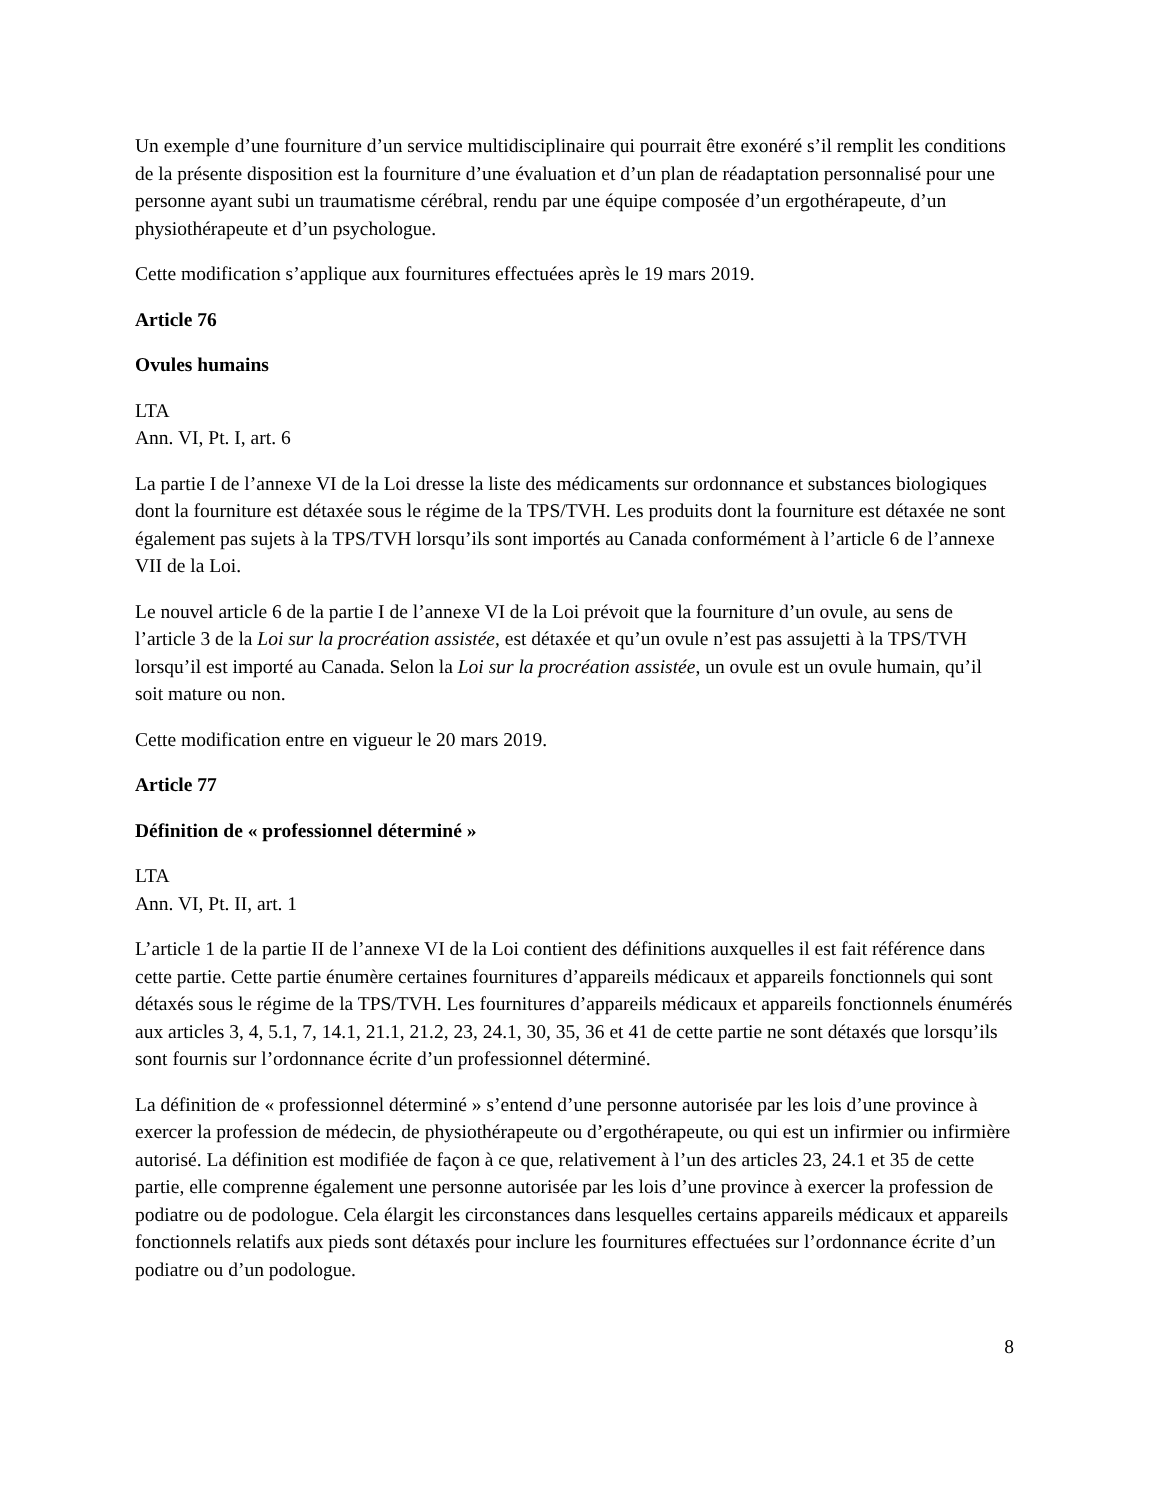Un exemple d’une fourniture d’un service multidisciplinaire qui pourrait être exonéré s’il remplit les conditions de la présente disposition est la fourniture d’une évaluation et d’un plan de réadaptation personnalisé pour une personne ayant subi un traumatisme cérébral, rendu par une équipe composée d’un ergothérapeute, d’un physiothérapeute et d’un psychologue.
Cette modification s’applique aux fournitures effectuées après le 19 mars 2019.
Article 76
Ovules humains
LTA
Ann. VI, Pt. I, art. 6
La partie I de l’annexe VI de la Loi dresse la liste des médicaments sur ordonnance et substances biologiques dont la fourniture est détaxée sous le régime de la TPS/TVH. Les produits dont la fourniture est détaxée ne sont également pas sujets à la TPS/TVH lorsqu’ils sont importés au Canada conformément à l’article 6 de l’annexe VII de la Loi.
Le nouvel article 6 de la partie I de l’annexe VI de la Loi prévoit que la fourniture d’un ovule, au sens de l’article 3 de la Loi sur la procréation assistée, est détaxée et qu’un ovule n’est pas assujetti à la TPS/TVH lorsqu’il est importé au Canada. Selon la Loi sur la procréation assistée, un ovule est un ovule humain, qu’il soit mature ou non.
Cette modification entre en vigueur le 20 mars 2019.
Article 77
Définition de « professionnel déterminé »
LTA
Ann. VI, Pt. II, art. 1
L’article 1 de la partie II de l’annexe VI de la Loi contient des définitions auxquelles il est fait référence dans cette partie. Cette partie énumère certaines fournitures d’appareils médicaux et appareils fonctionnels qui sont détaxés sous le régime de la TPS/TVH. Les fournitures d’appareils médicaux et appareils fonctionnels énumérés aux articles 3, 4, 5.1, 7, 14.1, 21.1, 21.2, 23, 24.1, 30, 35, 36 et 41 de cette partie ne sont détaxés que lorsqu’ils sont fournis sur l’ordonnance écrite d’un professionnel déterminé.
La définition de « professionnel déterminé » s’entend d’une personne autorisée par les lois d’une province à exercer la profession de médecin, de physiothérapeute ou d’ergothérapeute, ou qui est un infirmier ou infirmière autorisé. La définition est modifiée de façon à ce que, relativement à l’un des articles 23, 24.1 et 35 de cette partie, elle comprenne également une personne autorisée par les lois d’une province à exercer la profession de podiatre ou de podologue. Cela élargit les circonstances dans lesquelles certains appareils médicaux et appareils fonctionnels relatifs aux pieds sont détaxés pour inclure les fournitures effectuées sur l’ordonnance écrite d’un podiatre ou d’un podologue.
8